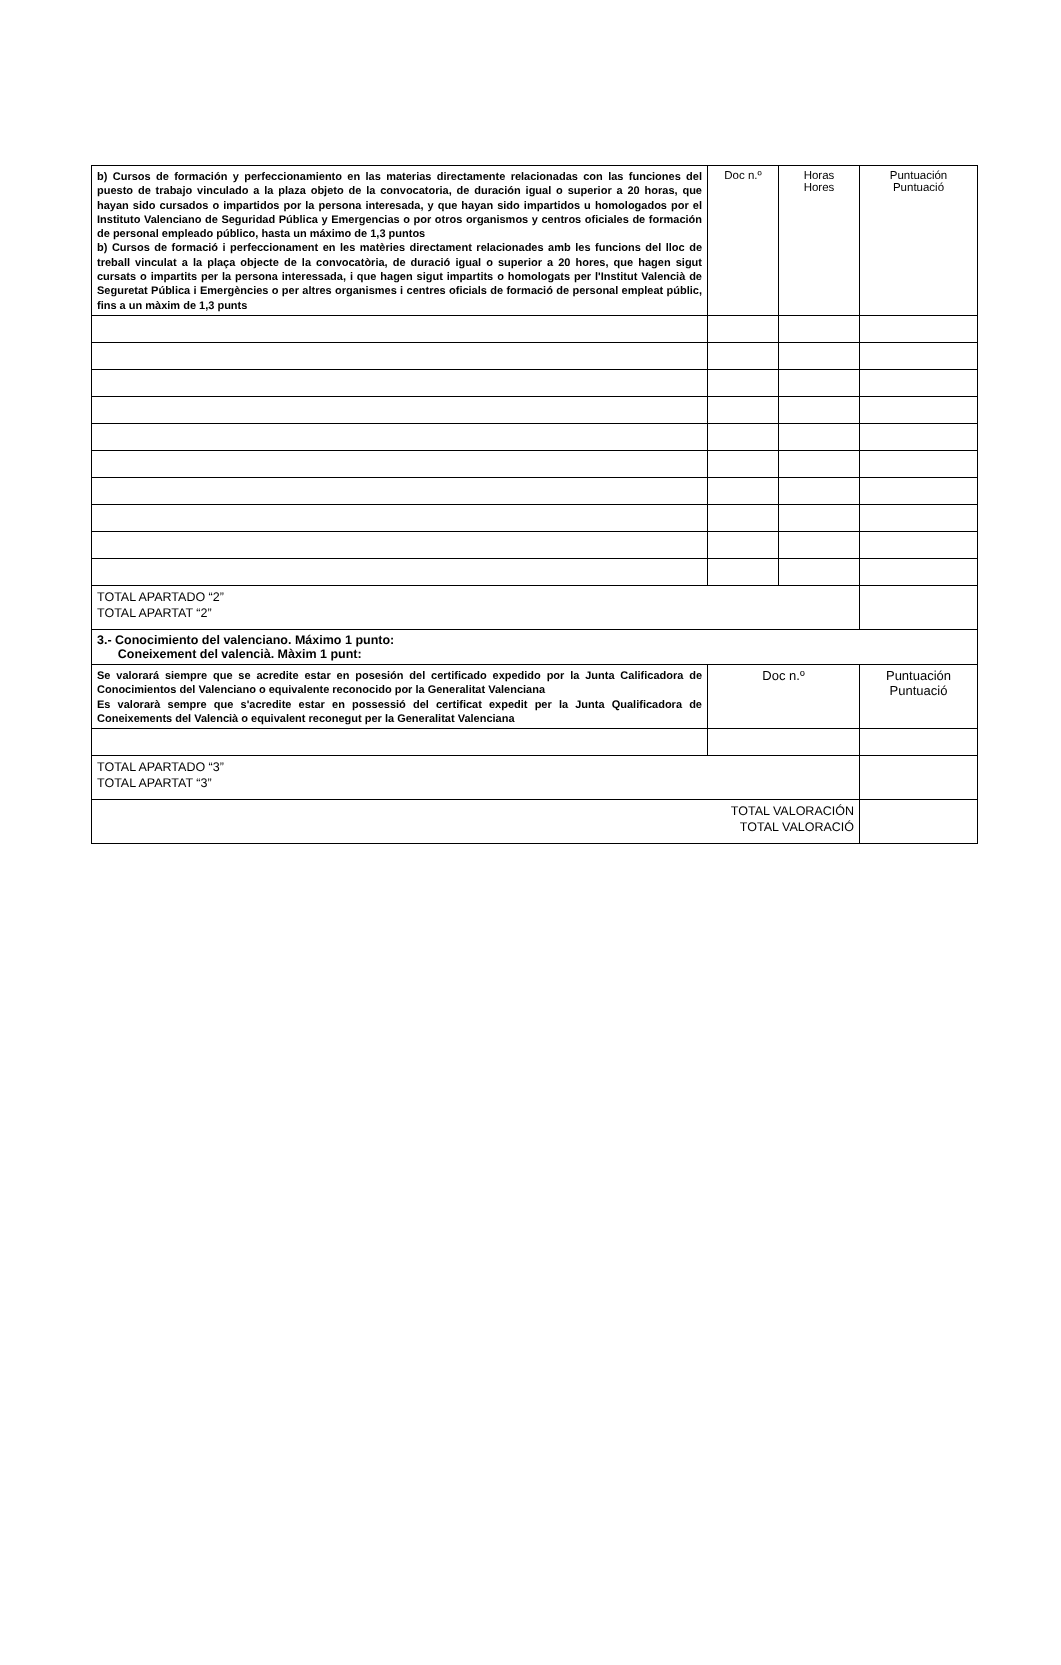| b) Cursos de formación y perfeccionamiento en las materias directamente relacionadas con las funciones del puesto de trabajo vinculado a la plaza objeto de la convocatoria, de duración igual o superior a 20 horas, que hayan sido cursados o impartidos por la persona interesada, y que hayan sido impartidos u homologados por el Instituto Valenciano de Seguridad Pública y Emergencias o por otros organismos y centros oficiales de formación de personal empleado público, hasta un máximo de 1,3 puntos b) Cursos de formació i perfeccionament en les matèries directament relacionades amb les funcions del lloc de treball vinculat a la plaça objecte de la convocatòria, de duració igual o superior a 20 hores, que hagen sigut cursats o impartits per la persona interessada, i que hagen sigut impartits o homologats per l'Institut Valencià de Seguretat Pública i Emergències o per altres organismes i centres oficials de formació de personal empleat públic, fins a un màxim de 1,3 punts | Doc n.º | Horas Hores | Puntuación Puntuació |
| TOTAL APARTADO “2” TOTAL APARTAT “2” | | | |
| 3.- Conocimiento del valenciano. Máximo 1 punto: Coneixement del valencià. Màxim 1 punt: | | | |
| Se valorará siempre que se acredite estar en posesión del certificado expedido por la Junta Calificadora de Conocimientos del Valenciano o equivalente reconocido por la Generalitat Valenciana Es valorarà sempre que s'acredite estar en possessió del certificat expedit per la Junta Qualificadora de Coneixements del Valencià o equivalent reconegut per la Generalitat Valenciana | Doc n.º | | Puntuación Puntuació |
| TOTAL APARTADO “3” TOTAL APARTAT “3” | | | |
| TOTAL VALORACIÓN TOTAL VALORACIÓ | | | |